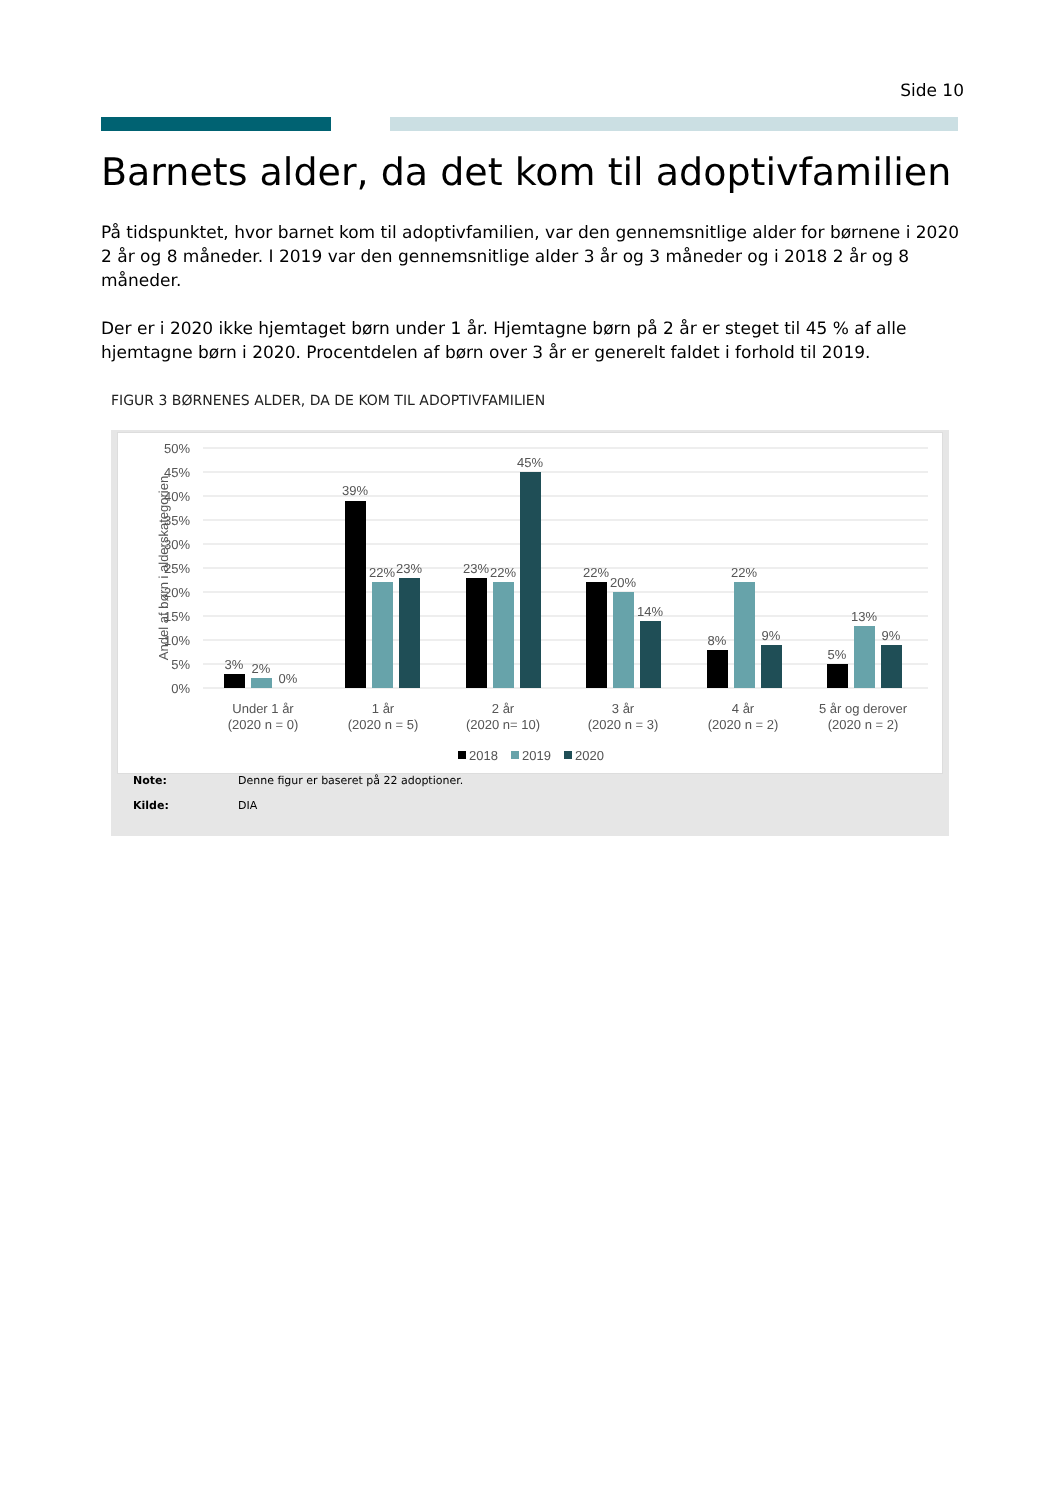Side 10
Barnets alder, da det kom til adoptivfamilien
På tidspunktet, hvor barnet kom til adoptivfamilien, var den gennemsnitlige alder for børnene i 2020 2 år og 8 måneder. I 2019 var den gennemsnitlige alder 3 år og 3 måneder og i 2018 2 år og 8 måneder.
Der er i 2020 ikke hjemtaget børn under 1 år. Hjemtagne børn på 2 år er steget til 45 % af alle hjemtagne børn i 2020. Procentdelen af børn over 3 år er generelt faldet i forhold til 2019.
FIGUR 3 BØRNENES ALDER, DA DE KOM TIL ADOPTIVFAMILIEN
50%
45%
40%
35%
30%
25%
20%
15%
10%
5%
0%
Andel af børn i alderskategorien
3%
2%
0%
39%
22%
23%
23%
22%
45%
22%
20%
14%
8%
22%
9%
5%
13%
9%
Under 1 år
(2020 n = 0)
1 år
(2020 n = 5)
2 år
(2020 n= 10)
3 år
(2020 n = 3)
4 år
(2020 n = 2)
5 år og derover
(2020 n = 2)
2018
2019
2020
Note: Denne figur er baseret på 22 adoptioner.
Kilde: DIA